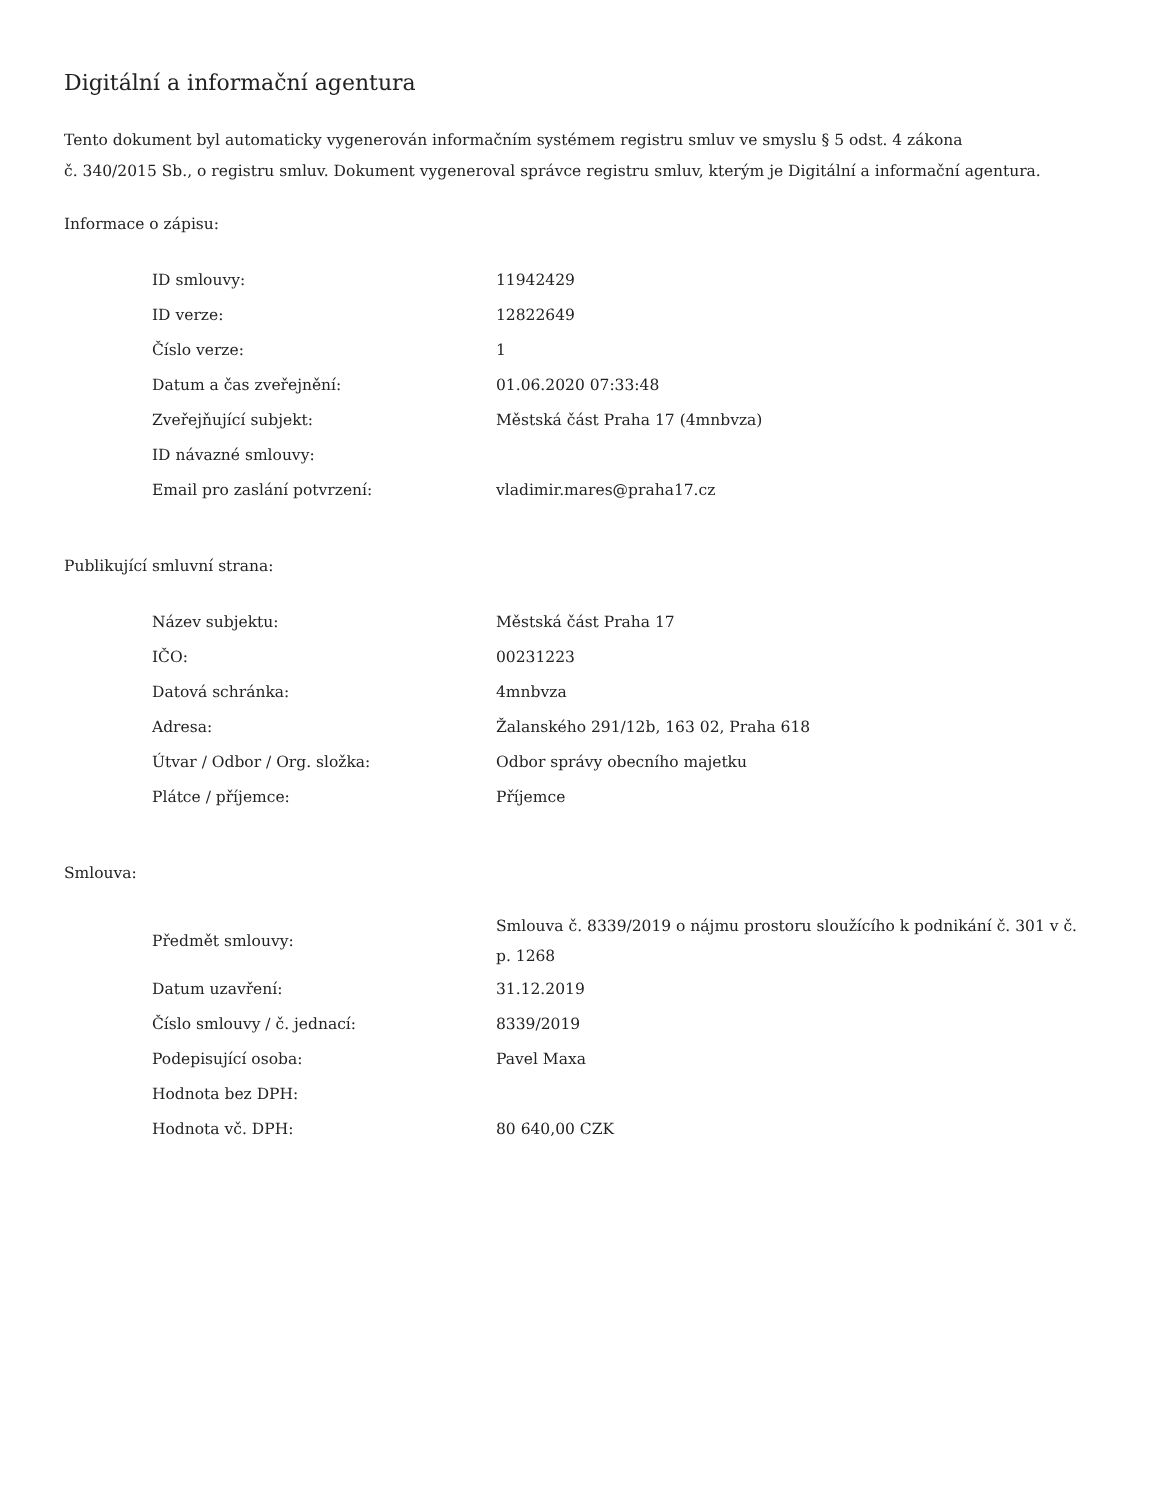Digitální a informační agentura
Tento dokument byl automaticky vygenerován informačním systémem registru smluv ve smyslu § 5 odst. 4 zákona
č. 340/2015 Sb., o registru smluv. Dokument vygeneroval správce registru smluv, kterým je Digitální a informační agentura.
Informace o zápisu:
| ID smlouvy: | 11942429 |
| ID verze: | 12822649 |
| Číslo verze: | 1 |
| Datum a čas zveřejnění: | 01.06.2020 07:33:48 |
| Zveřejňující subjekt: | Městská část Praha 17 (4mnbvza) |
| ID návazné smlouvy: | |
| Email pro zaslání potvrzení: | vladimir.mares@praha17.cz |
Publikující smluvní strana:
| Název subjektu: | Městská část Praha 17 |
| IČO: | 00231223 |
| Datová schránka: | 4mnbvza |
| Adresa: | Žalanského 291/12b, 163 02, Praha 618 |
| Útvar / Odbor / Org. složka: | Odbor správy obecního majetku |
| Plátce / příjemce: | Příjemce |
Smlouva:
| Předmět smlouvy: | Smlouva č. 8339/2019 o nájmu prostoru sloužícího k podnikání č. 301 v č. p. 1268 |
| Datum uzavření: | 31.12.2019 |
| Číslo smlouvy / č. jednací: | 8339/2019 |
| Podepisující osoba: | Pavel Maxa |
| Hodnota bez DPH: | |
| Hodnota vč. DPH: | 80 640,00 CZK |